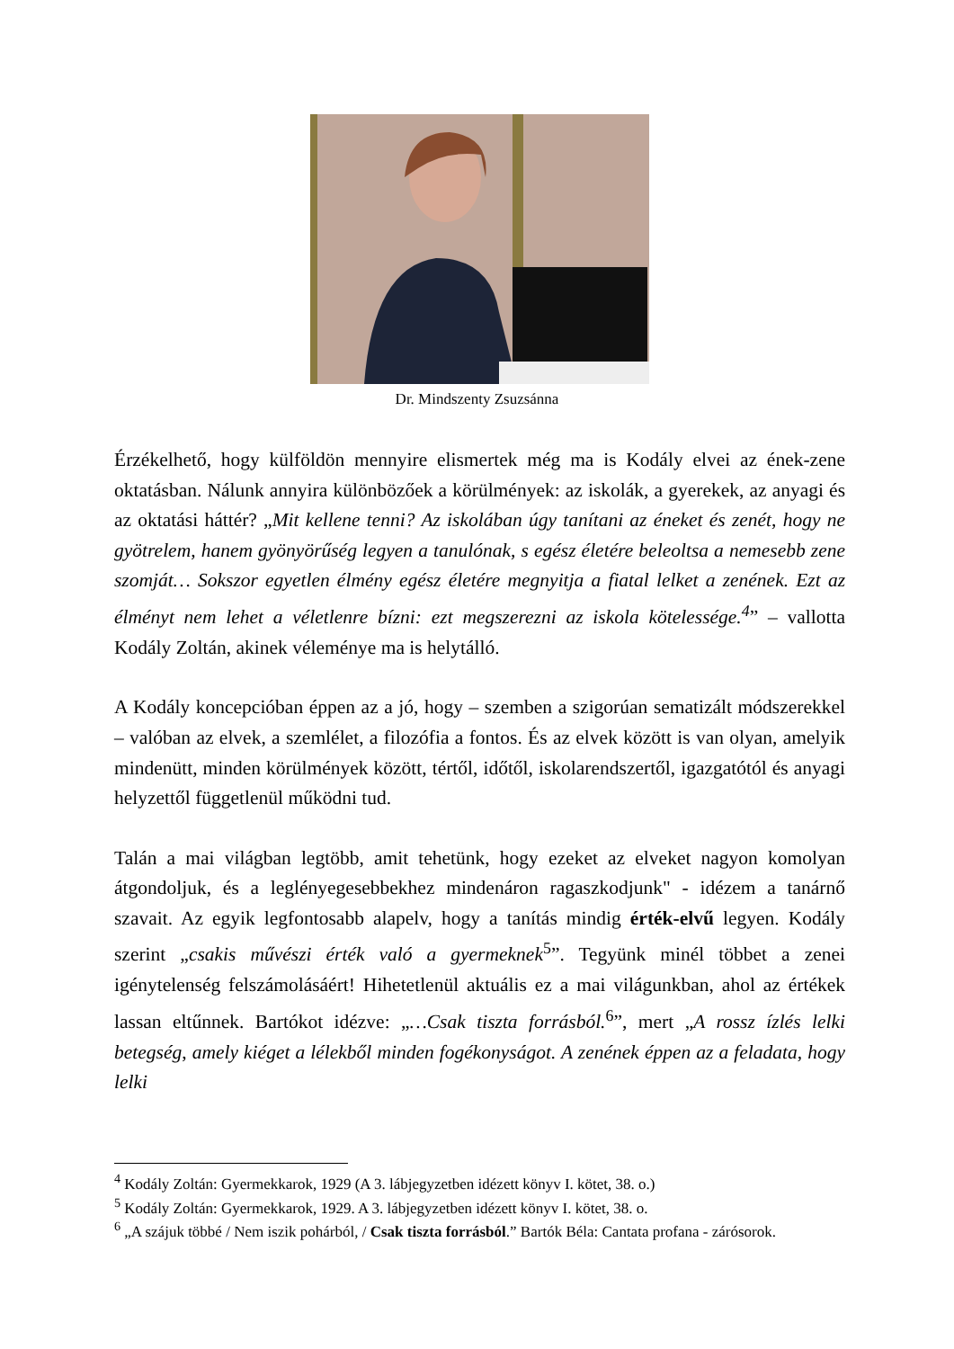Dr. Mindszenty Zsuzsánna
Érzékelhető, hogy külföldön mennyire elismertek még ma is Kodály elvei az ének-zene oktatásban. Nálunk annyira különbözőek a körülmények: az iskolák, a gyerekek, az anyagi és az oktatási háttér? „Mit kellene tenni? Az iskolában úgy tanítani az éneket és zenét, hogy ne gyötrelem, hanem gyönyörűség legyen a tanulónak, s egész életére beleoltsa a nemesebb zene szomját… Sokszor egyetlen élmény egész életére megnyitja a fiatal lelket a zenének. Ezt az élményt nem lehet a véletlenre bízni: ezt megszerezni az iskola kötelessége.<sup>4</sup>” – vallotta Kodály Zoltán, akinek véleménye ma is helytálló.
A Kodály koncepcióban éppen az a jó, hogy – szemben a szigorúan sematizált módszerekkel – valóban az elvek, a szemlélet, a filozófia a fontos. És az elvek között is van olyan, amelyik mindenütt, minden körülmények között, tértől, időtől, iskolarendszertől, igazgatótól és anyagi helyzettől függetlenül működni tud.
Talán a mai világban legtöbb, amit tehetünk, hogy ezeket az elveket nagyon komolyan átgondoljuk, és a leglényegesebbekhez mindenáron ragaszkodjunk" - idézem a tanárnő szavait. Az egyik legfontosabb alapelv, hogy a tanítás mindig érték-elvű legyen. Kodály szerint „csakis művészi érték való a gyermeknek<sup>5</sup>”. Tegyünk minél többet a zenei igénytelenség felszámolásáért! Hihetetlenül aktuális ez a mai világunkban, ahol az értékek lassan eltűnnek. Bartókot idézve: „…Csak tiszta forrásból.<sup>6</sup>”, mert „A rossz ízlés lelki betegség, amely kiéget a lélekből minden fogékonyságot. A zenének éppen az a feladata, hogy lelki
<sup>4</sup> Kodály Zoltán: Gyermekkarok, 1929 (A 3. lábjegyzetben idézett könyv I. kötet, 38. o.)
<sup>5</sup> Kodály Zoltán: Gyermekkarok, 1929. A 3. lábjegyzetben idézett könyv I. kötet, 38. o.
<sup>6</sup> „A szájuk többé / Nem iszik pohárból, / Csak tiszta forrásból.” Bartók Béla: Cantata profana - zárósorok.